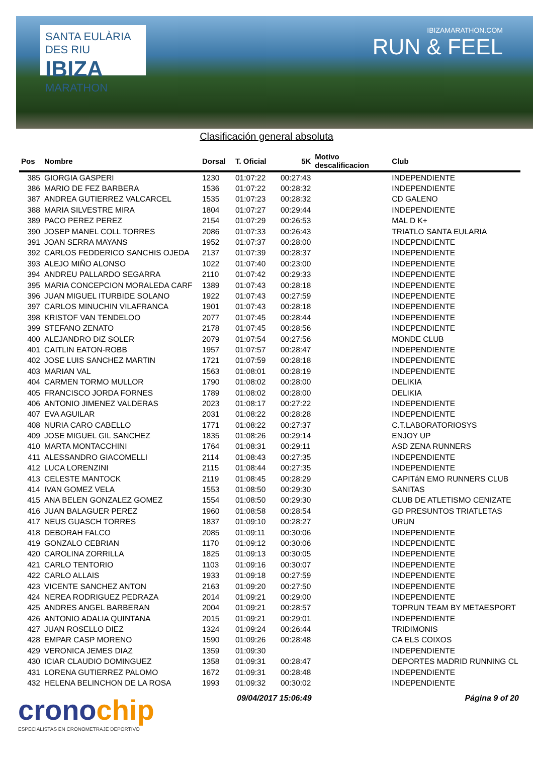SANTA EULÀRIA DES RIU
IBIZA
MARATHON
IBIZAMARATHON.COM
RUN & FEEL
Clasificación general absoluta
| Pos | Nombre | Dorsal | T. Oficial | 5K | Motivo descalificacion | Club |
| --- | --- | --- | --- | --- | --- | --- |
| 385 | GIORGIA GASPERI | 1230 | 01:07:22 | 00:27:43 | | INDEPENDIENTE |
| 386 | MARIO DE FEZ BARBERA | 1536 | 01:07:22 | 00:28:32 | | INDEPENDIENTE |
| 387 | ANDREA GUTIERREZ VALCARCEL | 1535 | 01:07:23 | 00:28:32 | | CD GALENO |
| 388 | MARIA SILVESTRE MIRA | 1804 | 01:07:27 | 00:29:44 | | INDEPENDIENTE |
| 389 | PACO PEREZ PEREZ | 2154 | 01:07:29 | 00:26:53 | | MAL D K+ |
| 390 | JOSEP MANEL COLL TORRES | 2086 | 01:07:33 | 00:26:43 | | TRIATLO SANTA EULARIA |
| 391 | JOAN SERRA MAYANS | 1952 | 01:07:37 | 00:28:00 | | INDEPENDIENTE |
| 392 | CARLOS FEDDERICO SANCHIS OJEDA | 2137 | 01:07:39 | 00:28:37 | | INDEPENDIENTE |
| 393 | ALEJO MIÑO ALONSO | 1022 | 01:07:40 | 00:23:00 | | INDEPENDIENTE |
| 394 | ANDREU PALLARDO SEGARRA | 2110 | 01:07:42 | 00:29:33 | | INDEPENDIENTE |
| 395 | MARIA CONCEPCION MORALEDA CARF | 1389 | 01:07:43 | 00:28:18 | | INDEPENDIENTE |
| 396 | JUAN MIGUEL ITURBIDE SOLANO | 1922 | 01:07:43 | 00:27:59 | | INDEPENDIENTE |
| 397 | CARLOS MINUCHIN VILAFRANCA | 1901 | 01:07:43 | 00:28:18 | | INDEPENDIENTE |
| 398 | KRISTOF VAN TENDELOO | 2077 | 01:07:45 | 00:28:44 | | INDEPENDIENTE |
| 399 | STEFANO ZENATO | 2178 | 01:07:45 | 00:28:56 | | INDEPENDIENTE |
| 400 | ALEJANDRO DIZ SOLER | 2079 | 01:07:54 | 00:27:56 | | MONDE CLUB |
| 401 | CAITLIN EATON-ROBB | 1957 | 01:07:57 | 00:28:47 | | INDEPENDIENTE |
| 402 | JOSE LUIS SANCHEZ MARTIN | 1721 | 01:07:59 | 00:28:18 | | INDEPENDIENTE |
| 403 | MARIAN VAL | 1563 | 01:08:01 | 00:28:19 | | INDEPENDIENTE |
| 404 | CARMEN TORMO MULLOR | 1790 | 01:08:02 | 00:28:00 | | DELIKIA |
| 405 | FRANCISCO JORDA FORNES | 1789 | 01:08:02 | 00:28:00 | | DELIKIA |
| 406 | ANTONIO JIMENEZ VALDERAS | 2023 | 01:08:17 | 00:27:22 | | INDEPENDIENTE |
| 407 | EVA AGUILAR | 2031 | 01:08:22 | 00:28:28 | | INDEPENDIENTE |
| 408 | NURIA CARO CABELLO | 1771 | 01:08:22 | 00:27:37 | | C.T.LABORATORIOSYS |
| 409 | JOSE MIGUEL GIL SANCHEZ | 1835 | 01:08:26 | 00:29:14 | | ENJOY UP |
| 410 | MARTA MONTACCHINI | 1764 | 01:08:31 | 00:29:11 | | ASD ZENA RUNNERS |
| 411 | ALESSANDRO GIACOMELLI | 2114 | 01:08:43 | 00:27:35 | | INDEPENDIENTE |
| 412 | LUCA LORENZINI | 2115 | 01:08:44 | 00:27:35 | | INDEPENDIENTE |
| 413 | CELESTE MANTOCK | 2119 | 01:08:45 | 00:28:29 | | CAPITáN EMO RUNNERS CLUB |
| 414 | IVAN GOMEZ VELA | 1553 | 01:08:50 | 00:29:30 | | SANITAS |
| 415 | ANA BELEN GONZALEZ GOMEZ | 1554 | 01:08:50 | 00:29:30 | | CLUB DE ATLETISMO CENIZATE |
| 416 | JUAN BALAGUER PEREZ | 1960 | 01:08:58 | 00:28:54 | | GD PRESUNTOS TRIATLETAS |
| 417 | NEUS GUASCH TORRES | 1837 | 01:09:10 | 00:28:27 | | URUN |
| 418 | DEBORAH FALCO | 2085 | 01:09:11 | 00:30:06 | | INDEPENDIENTE |
| 419 | GONZALO CEBRIAN | 1170 | 01:09:12 | 00:30:06 | | INDEPENDIENTE |
| 420 | CAROLINA ZORRILLA | 1825 | 01:09:13 | 00:30:05 | | INDEPENDIENTE |
| 421 | CARLO TENTORIO | 1103 | 01:09:16 | 00:30:07 | | INDEPENDIENTE |
| 422 | CARLO ALLAIS | 1933 | 01:09:18 | 00:27:59 | | INDEPENDIENTE |
| 423 | VICENTE SANCHEZ ANTON | 2163 | 01:09:20 | 00:27:50 | | INDEPENDIENTE |
| 424 | NEREA RODRIGUEZ PEDRAZA | 2014 | 01:09:21 | 00:29:00 | | INDEPENDIENTE |
| 425 | ANDRES ANGEL BARBERAN | 2004 | 01:09:21 | 00:28:57 | | TOPRUN TEAM BY METAESPORT |
| 426 | ANTONIO ADALIA QUINTANA | 2015 | 01:09:21 | 00:29:01 | | INDEPENDIENTE |
| 427 | JUAN ROSELLO DIEZ | 1324 | 01:09:24 | 00:26:44 | | TRIDIMONIS |
| 428 | EMPAR CASP MORENO | 1590 | 01:09:26 | 00:28:48 | | CA ELS COIXOS |
| 429 | VERONICA JEMES DIAZ | 1359 | 01:09:30 | | | INDEPENDIENTE |
| 430 | ICIAR CLAUDIO DOMINGUEZ | 1358 | 01:09:31 | 00:28:47 | | DEPORTES MADRID RUNNING CL |
| 431 | LORENA GUTIERREZ PALOMO | 1672 | 01:09:31 | 00:28:48 | | INDEPENDIENTE |
| 432 | HELENA BELINCHON DE LA ROSA | 1993 | 01:09:32 | 00:30:02 | | INDEPENDIENTE |
cronochip
ESPECIALISTAS EN CRONOMETRAJE DEPORTIVO
09/04/2017 15:06:49 Página 9 of 20